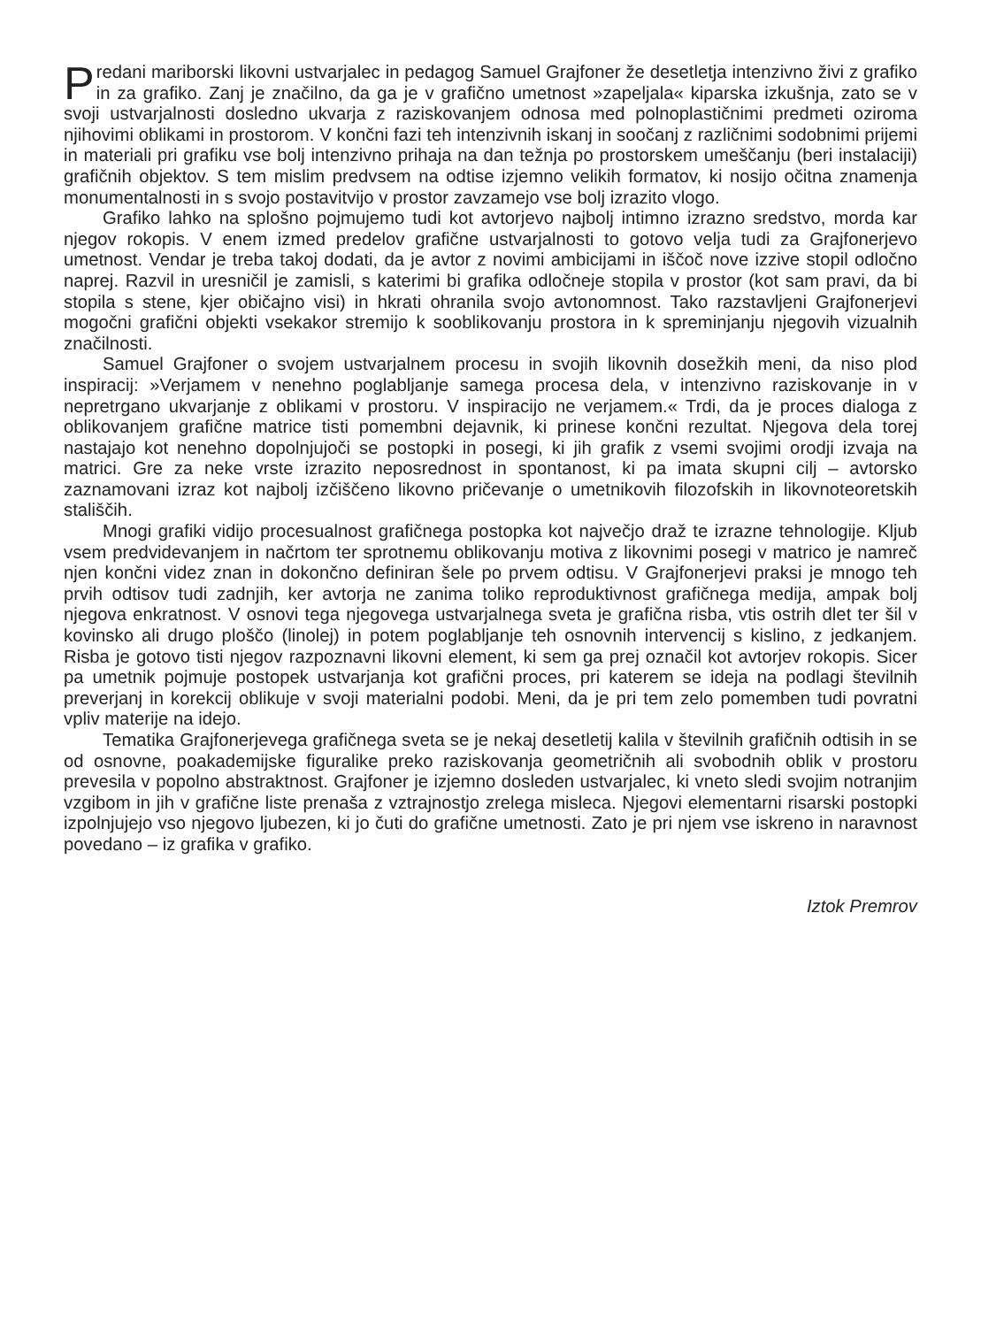Predani mariborski likovni ustvarjalec in pedagog Samuel Grajfoner že desetletja intenzivno živi z grafiko in za grafiko. Zanj je značilno, da ga je v grafično umetnost »zapeljala« kiparska izkušnja, zato se v svoji ustvarjalnosti dosledno ukvarja z raziskovanjem odnosa med polnoplastičnimi predmeti oziroma njihovimi oblikami in prostorom. V končni fazi teh intenzivnih iskanj in soočanj z različnimi sodobnimi prijemi in materiali pri grafiku vse bolj intenzivno prihaja na dan težnja po prostorskem umeščanju (beri instalaciji) grafičnih objektov. S tem mislim predvsem na odtise izjemno velikih formatov, ki nosijo očitna znamenja monumentalnosti in s svojo postavitvijo v prostor zavzamejo vse bolj izrazito vlogo.
Grafiko lahko na splošno pojmujemo tudi kot avtorjevo najbolj intimno izrazno sredstvo, morda kar njegov rokopis. V enem izmed predelov grafične ustvarjalnosti to gotovo velja tudi za Grajfonerjevo umetnost. Vendar je treba takoj dodati, da je avtor z novimi ambicijami in iščoč nove izzive stopil odločno naprej. Razvil in uresničil je zamisli, s katerimi bi grafika odločneje stopila v prostor (kot sam pravi, da bi stopila s stene, kjer običajno visi) in hkrati ohranila svojo avtonomnost. Tako razstavljeni Grajfonerjevi mogočni grafični objekti vsekakor stremijo k sooblikovanju prostora in k spreminjanju njegovih vizualnih značilnosti.
Samuel Grajfoner o svojem ustvarjalnem procesu in svojih likovnih dosežkih meni, da niso plod inspiracij: »Verjamem v nenehno poglabljanje samega procesa dela, v intenzivno raziskovanje in v nepretrgano ukvarjanje z oblikami v prostoru. V inspiracijo ne verjamem.« Trdi, da je proces dialoga z oblikovanjem grafične matrice tisti pomembni dejavnik, ki prinese končni rezultat. Njegova dela torej nastajajo kot nenehno dopolnjujoči se postopki in posegi, ki jih grafik z vsemi svojimi orodji izvaja na matrici. Gre za neke vrste izrazito neposrednost in spontanost, ki pa imata skupni cilj – avtorsko zaznamovani izraz kot najbolj izčiščeno likovno pričevanje o umetnikovih filozofskih in likovnoteoretskih stališčih.
Mnogi grafiki vidijo procesualnost grafičnega postopka kot največjo draž te izrazne tehnologije. Kljub vsem predvidevanjem in načrtom ter sprotnemu oblikovanju motiva z likovnimi posegi v matrico je namreč njen končni videz znan in dokončno definiran šele po prvem odtisu. V Grajfonerjevi praksi je mnogo teh prvih odtisov tudi zadnjih, ker avtorja ne zanima toliko reproduktivnost grafičnega medija, ampak bolj njegova enkratnost. V osnovi tega njegovega ustvarjalnega sveta je grafična risba, vtis ostrih dlet ter šil v kovinsko ali drugo ploščo (linolej) in potem poglabljanje teh osnovnih intervencij s kislino, z jedkanjem. Risba je gotovo tisti njegov razpoznavni likovni element, ki sem ga prej označil kot avtorjev rokopis. Sicer pa umetnik pojmuje postopek ustvarjanja kot grafični proces, pri katerem se ideja na podlagi številnih preverjanj in korekcij oblikuje v svoji materialni podobi. Meni, da je pri tem zelo pomemben tudi povratni vpliv materije na idejo.
Tematika Grajfonerjevega grafičnega sveta se je nekaj desetletij kalila v številnih grafičnih odtisih in se od osnovne, poakademijske figuralike preko raziskovanja geometričnih ali svobodnih oblik v prostoru prevesila v popolno abstraktnost. Grajfoner je izjemno dosleden ustvarjalec, ki vneto sledi svojim notranjim vzgibom in jih v grafične liste prenaša z vztrajnostjo zrelega misleca. Njegovi elementarni risarski postopki izpolnjujejo vso njegovo ljubezen, ki jo čuti do grafične umetnosti. Zato je pri njem vse iskreno in naravnost povedano – iz grafika v grafiko.
Iztok Premrov